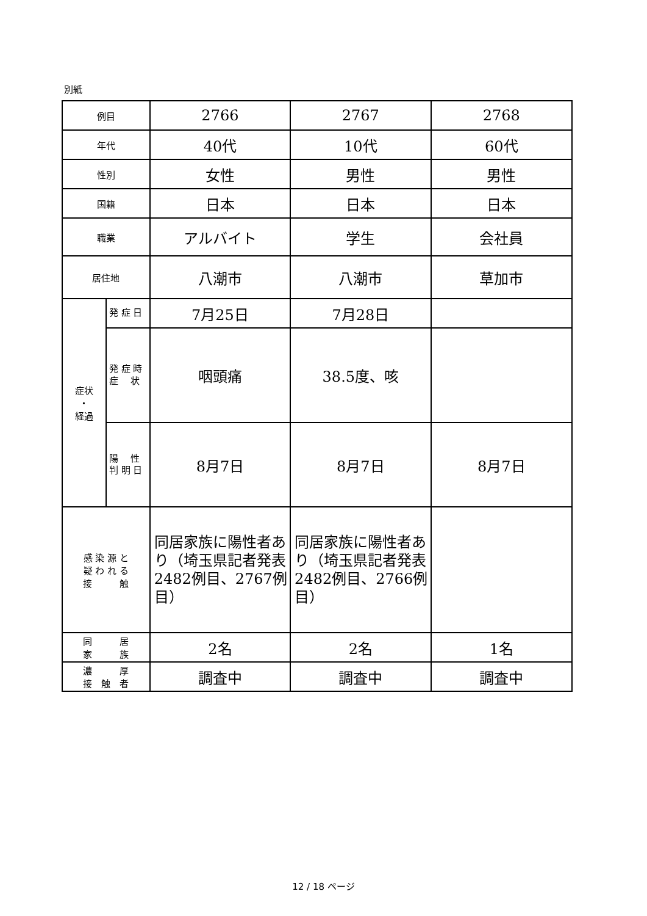別紙
| 例目 | | 2766 | 2767 | 2768 |
| 年代 | | 40代 | 10代 | 60代 |
| 性別 | | 女性 | 男性 | 男性 |
| 国籍 | | 日本 | 日本 | 日本 |
| 職業 | | アルバイト | 学生 | 会社員 |
| 居住地 | | 八潮市 | 八潮市 | 草加市 |
| 症状 ・ 経過 | 発 症 日 | 7月25日 | 7月28日 | |
| | 発 症 時 症 状 | 咽頭痛 | 38.5度、咳 | |
| | 陽 性 判 明 日 | 8月7日 | 8月7日 | 8月7日 |
| 感 染 源 と 疑 わ れ る 接 触 | | 同居家族に陽性者あり（埼玉県記者発表2482例目、2767例目） | 同居家族に陽性者あり（埼玉県記者発表2482例目、2766例目） | |
| 同 居 家 族 | | 2名 | 2名 | 1名 |
| 濃 厚 接 触 者 | | 調査中 | 調査中 | 調査中 |
12 / 18 ページ